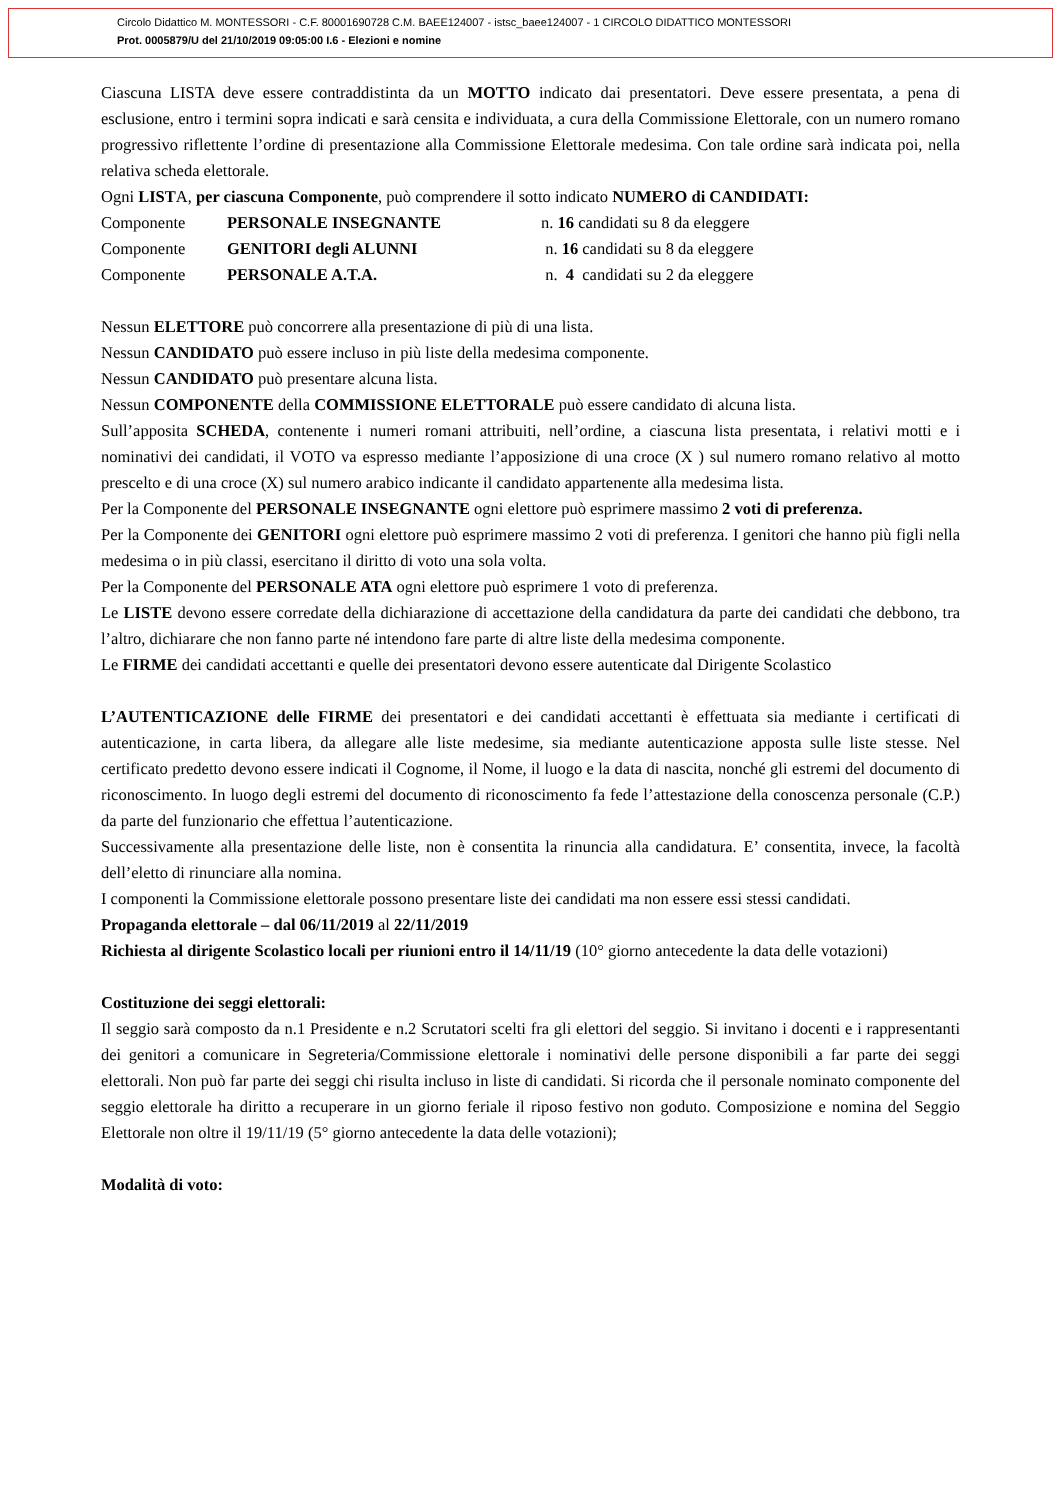Circolo Didattico M. MONTESSORI - C.F. 80001690728 C.M. BAEE124007 - istsc_baee124007 - 1 CIRCOLO DIDATTICO MONTESSORI
Prot. 0005879/U del 21/10/2019 09:05:00 I.6 - Elezioni e nomine
Ciascuna LISTA deve essere contraddistinta da un MOTTO indicato dai presentatori. Deve essere presentata, a pena di esclusione, entro i termini sopra indicati e sarà censita e individuata, a cura della Commissione Elettorale, con un numero romano progressivo riflettente l’ordine di presentazione alla Commissione Elettorale medesima. Con tale ordine sarà indicata poi, nella relativa scheda elettorale.
Ogni LISTA, per ciascuna Componente, può comprendere il sotto indicato NUMERO di CANDIDATI:
| Componente | PERSONALE INSEGNANTE | n. 16 candidati su 8 da eleggere |
| Componente | GENITORI degli ALUNNI | n. 16 candidati su 8 da eleggere |
| Componente | PERSONALE A.T.A. | n. 4 candidati su 2 da eleggere |
Nessun ELETTORE può concorrere alla presentazione di più di una lista.
Nessun CANDIDATO può essere incluso in più liste della medesima componente.
Nessun CANDIDATO può presentare alcuna lista.
Nessun COMPONENTE della COMMISSIONE ELETTORALE può essere candidato di alcuna lista.
Sull’apposita SCHEDA, contenente i numeri romani attribuiti, nell’ordine, a ciascuna lista presentata, i relativi motti e i nominativi dei candidati, il VOTO va espresso mediante l’apposizione di una croce (X ) sul numero romano relativo al motto prescelto e di una croce (X) sul numero arabico indicante il candidato appartenente alla medesima lista.
Per la Componente del PERSONALE INSEGNANTE ogni elettore può esprimere massimo 2 voti di preferenza.
Per la Componente dei GENITORI ogni elettore può esprimere massimo 2 voti di preferenza. I genitori che hanno più figli nella medesima o in più classi, esercitano il diritto di voto una sola volta.
Per la Componente del PERSONALE ATA ogni elettore può esprimere 1 voto di preferenza.
Le LISTE devono essere corredate della dichiarazione di accettazione della candidatura da parte dei candidati che debbono, tra l’altro, dichiarare che non fanno parte né intendono fare parte di altre liste della medesima componente.
Le FIRME dei candidati accettanti e quelle dei presentatori devono essere autenticate dal Dirigente Scolastico
L’AUTENTICAZIONE delle FIRME dei presentatori e dei candidati accettanti è effettuata sia mediante i certificati di autenticazione, in carta libera, da allegare alle liste medesime, sia mediante autenticazione apposta sulle liste stesse. Nel certificato predetto devono essere indicati il Cognome, il Nome, il luogo e la data di nascita, nonché gli estremi del documento di riconoscimento. In luogo degli estremi del documento di riconoscimento fa fede l’attestazione della conoscenza personale (C.P.) da parte del funzionario che effettua l’autenticazione.
Successivamente alla presentazione delle liste, non è consentita la rinuncia alla candidatura. E’ consentita, invece, la facoltà dell’eletto di rinunciare alla nomina.
I componenti la Commissione elettorale possono presentare liste dei candidati ma non essere essi stessi candidati.
Propaganda elettorale – dal 06/11/2019 al 22/11/2019
Richiesta al dirigente Scolastico locali per riunioni entro il 14/11/19 (10° giorno antecedente la data delle votazioni)
Costituzione dei seggi elettorali:
Il seggio sarà composto da n.1 Presidente e n.2 Scrutatori scelti fra gli elettori del seggio. Si invitano i docenti e i rappresentanti dei genitori a comunicare in Segreteria/Commissione elettorale i nominativi delle persone disponibili a far parte dei seggi elettorali. Non può far parte dei seggi chi risulta incluso in liste di candidati. Si ricorda che il personale nominato componente del seggio elettorale ha diritto a recuperare in un giorno feriale il riposo festivo non goduto. Composizione e nomina del Seggio Elettorale non oltre il 19/11/19 (5° giorno antecedente la data delle votazioni);
Modalità di voto: